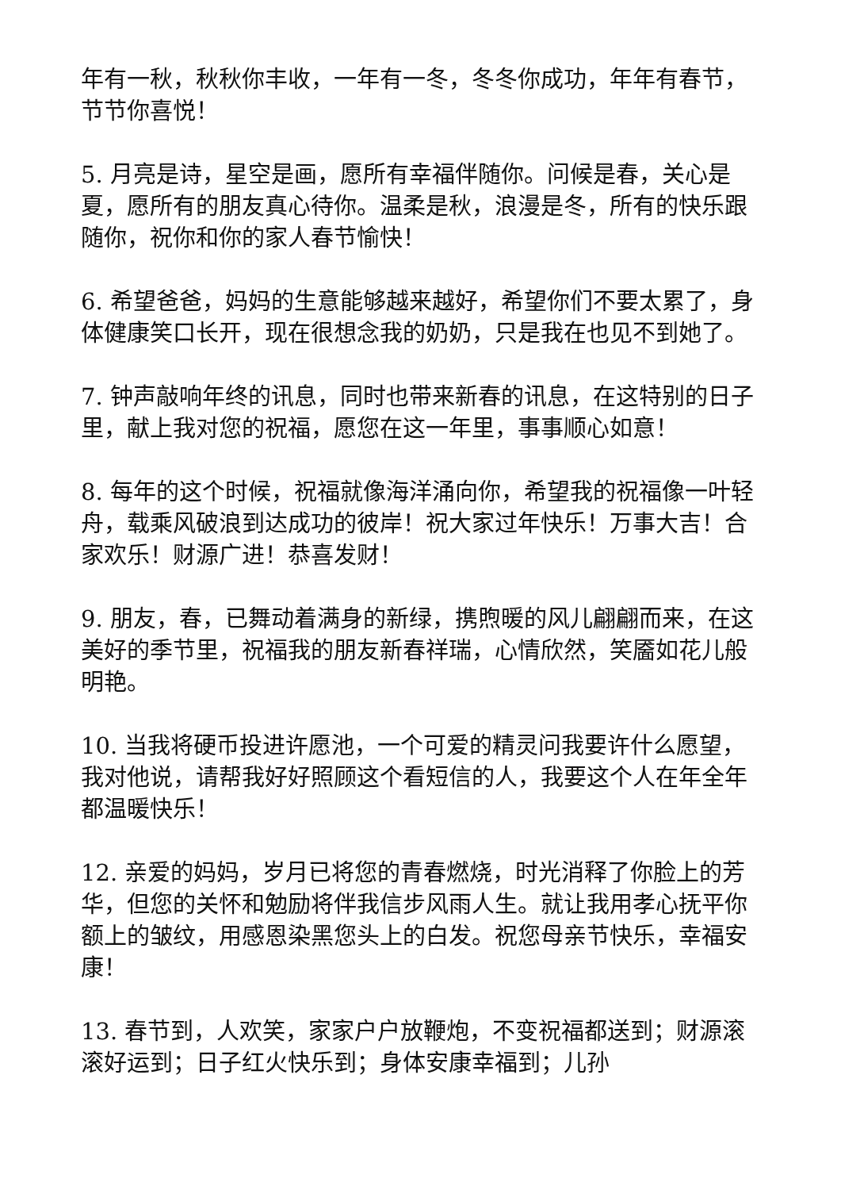年有一秋，秋秋你丰收，一年有一冬，冬冬你成功，年年有春节，节节你喜悦！
5. 月亮是诗，星空是画，愿所有幸福伴随你。问候是春，关心是夏，愿所有的朋友真心待你。温柔是秋，浪漫是冬，所有的快乐跟随你，祝你和你的家人春节愉快！
6. 希望爸爸，妈妈的生意能够越来越好，希望你们不要太累了，身体健康笑口长开，现在很想念我的奶奶，只是我在也见不到她了。
7. 钟声敲响年终的讯息，同时也带来新春的讯息，在这特别的日子里，献上我对您的祝福，愿您在这一年里，事事顺心如意！
8. 每年的这个时候，祝福就像海洋涌向你，希望我的祝福像一叶轻舟，载乘风破浪到达成功的彼岸！祝大家过年快乐！万事大吉！合家欢乐！财源广进！恭喜发财！
9. 朋友，春，已舞动着满身的新绿，携煦暖的风儿翩翩而来，在这美好的季节里，祝福我的朋友新春祥瑞，心情欣然，笑靥如花儿般明艳。
10. 当我将硬币投进许愿池，一个可爱的精灵问我要许什么愿望，我对他说，请帮我好好照顾这个看短信的人，我要这个人在年全年都温暖快乐！
12. 亲爱的妈妈，岁月已将您的青春燃烧，时光消释了你脸上的芳华，但您的关怀和勉励将伴我信步风雨人生。就让我用孝心抚平你额上的皱纹，用感恩染黑您头上的白发。祝您母亲节快乐，幸福安康！
13. 春节到，人欢笑，家家户户放鞭炮，不变祝福都送到；财源滚滚好运到；日子红火快乐到；身体安康幸福到；儿孙